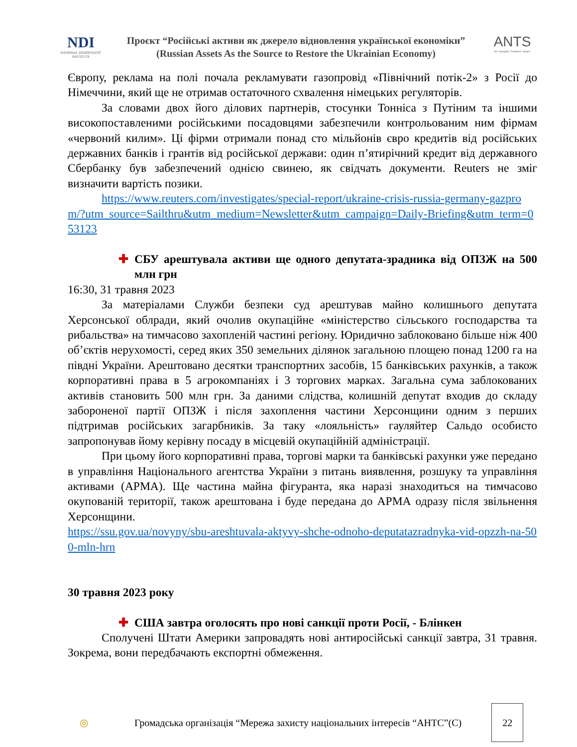NDI
NATIONAL DEMOCRATIC INSTITUTE
Проєкт “Російські активи як джерело відновлення української економіки”
(Russian Assets As the Source to Restore the Ukrainian Economy)
ANTS
Act. Navigate. Transform. Shape.
Європу, реклама на полі почала рекламувати газопровід «Північний потік-2» з Росії до Німеччини, який ще не отримав остаточного схвалення німецьких регуляторів.
За словами двох його ділових партнерів, стосунки Тонніса з Путіним та іншими високопоставленими російськими посадовцями забезпечили контрольованим ним фірмам «червоний килим». Ці фірми отримали понад сто мільйонів євро кредитів від російських державних банків і грантів від російської держави: один п’ятирічний кредит від державного Сбербанку був забезпечений однією свинею, як свідчать документи. Reuters не зміг визначити вартість позики.
https://www.reuters.com/investigates/special-report/ukraine-crisis-russia-germany-gazprom/?utm_source=Sailthru&utm_medium=Newsletter&utm_campaign=Daily-Briefing&utm_term=053123
✚
СБУ арештувала активи ще одного депутата-зрадника від ОПЗЖ на 500 млн грн
16:30, 31 травня 2023
За матеріалами Служби безпеки суд арештував майно колишнього депутата Херсонської облради, який очолив окупаційне «міністерство сільського господарства та рибальства» на тимчасово захопленій частині регіону. Юридично заблоковано більше ніж 400 об’єктів нерухомості, серед яких 350 земельних ділянок загальною площею понад 1200 га на півдні України. Арештовано десятки транспортних засобів, 15 банківських рахунків, а також корпоративні права в 5 агрокомпаніях і 3 торгових марках. Загальна сума заблокованих активів становить 500 млн грн. За даними слідства, колишній депутат входив до складу забороненої партії ОПЗЖ і після захоплення частини Херсонщини одним з перших підтримав російських загарбників. За таку «лояльність» гауляйтер Сальдо особисто запропонував йому керівну посаду в місцевій окупаційній адміністрації.
При цьому його корпоративні права, торгові марки та банківські рахунки уже передано в управління Національного агентства України з питань виявлення, розшуку та управління активами (АРМА). Ще частина майна фігуранта, яка наразі знаходиться на тимчасово окупованій території, також арештована і буде передана до АРМА одразу після звільнення Херсонщини.
https://ssu.gov.ua/novyny/sbu-areshtuvala-aktyvy-shche-odnoho-deputatazradnyka-vid-opzzh-na-500-mln-hrn
30 травня 2023 року
✚
США завтра оголосять про нові санкції проти Росії, - Блінкен
Сполучені Штати Америки запровадять нові антиросійські санкції завтра, 31 травня. Зокрема, вони передбачають експортні обмеження.
◎
Громадська організація “Мережа захисту національних інтересів “АНТС”(С)
22